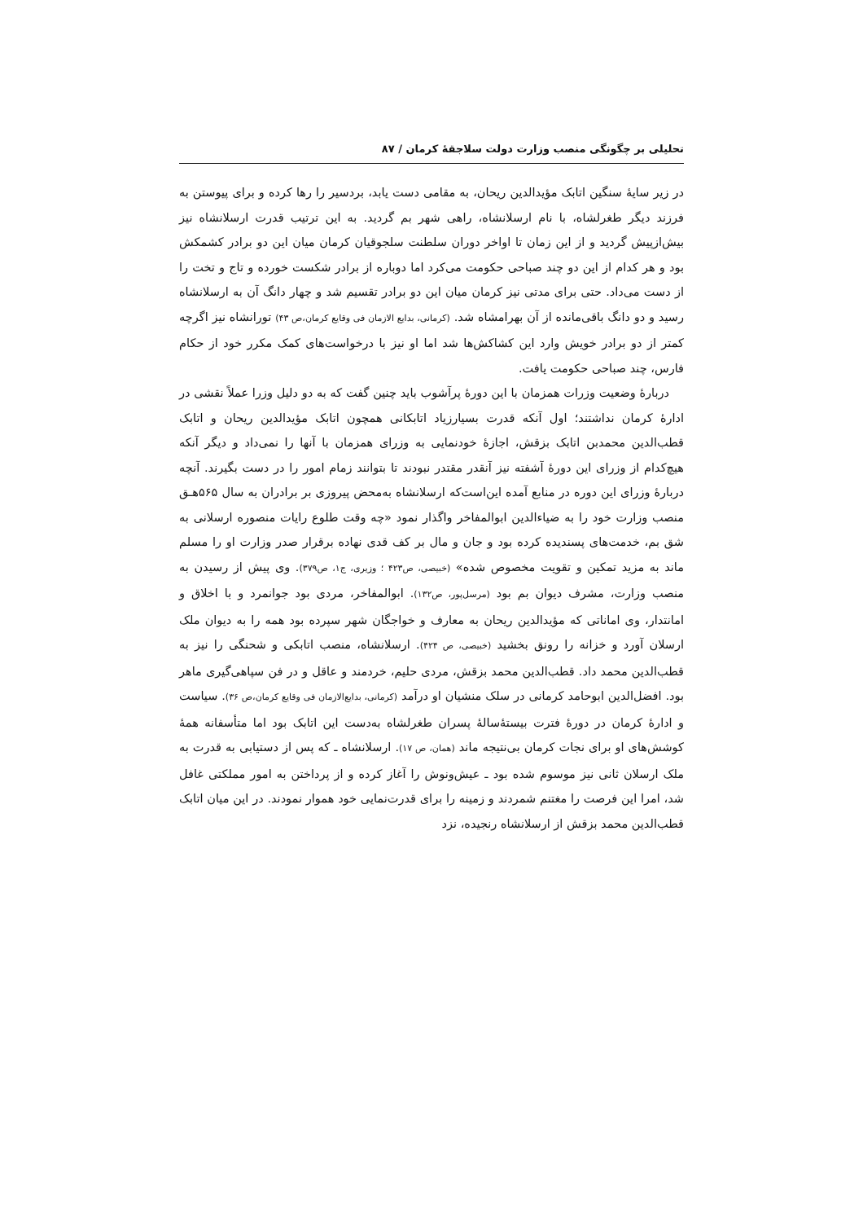تحلیلی بر چگونگی منصب وزارت دولت سلاجقهٔ کرمان / ۸۷
در زیر سایهٔ سنگین اتابک مؤیدالدین ریحان، به مقامی دست یابد، بردسیر را رها کرده و برای پیوستن به فرزند دیگر طغرلشاه، با نام ارسلانشاه، راهی شهر بم گردید. به این ترتیب قدرت ارسلانشاه نیز بیش‌ازپیش گردید و از این زمان تا اواخر دوران سلطنت سلجوقیان کرمان میان این دو برادر کشمکش بود و هر کدام از این دو چند صباحی حکومت می‌کرد اما دوباره از برادر شکست خورده و تاج و تخت را از دست می‌داد. حتی برای مدتی نیز کرمان میان این دو برادر تقسیم شد و چهار دانگ آن به ارسلانشاه رسید و دو دانگ باقی‌مانده از آن بهرامشاه شد. (کرمانی، بدایع الازمان فی وقایع کرمان،ص ۴۳) تورانشاه نیز اگرچه کمتر از دو برادر خویش وارد این کشاکش‌ها شد اما او نیز با درخواست‌های کمک مکرر خود از حکام فارس، چند صباحی حکومت یافت.
دربارهٔ وضعیت وزرات همزمان با این دورهٔ پرآشوب باید چنین گفت که به دو دلیل وزرا عملاً نقشی در ادارهٔ کرمان نداشتند؛ اول آنکه قدرت بسیارزیاد اتابکانی همچون اتابک مؤیدالدین ریحان و اتابک قطب‌الدین محمدبن اتابک بزقش، اجازهٔ خودنمایی به وزرای همزمان با آنها را نمی‌داد و دیگر آنکه هیچ‌کدام از وزرای این دورهٔ آشفته نیز آنقدر مقتدر نبودند تا بتوانند زمام امور را در دست بگیرند. آنچه دربارهٔ وزرای این دوره در منابع آمده این‌است‌که ارسلانشاه به‌محض پیروزی بر برادران به سال ۵۶۵هـ‍ق منصب وزارت خود را به ضیاءالدین ابوالمفاخر واگذار نمود «چه وقت طلوع رایات منصوره ارسلانی به شق بم، خدمت‌های پسندیده کرده بود و جان و مال بر کف قدی نهاده برقرار صدر وزارت او را مسلم ماند به مزید تمکین و تقویت مخصوص شده» (خبیصی، ص۴۲۳ ؛ وزیری، ج۱، ص۳۷۹). وی پیش از رسیدن به منصب وزارت، مشرف دیوان بم بود (مرسل‌پور، ص۱۳۲). ابوالمفاخر، مردی بود جوانمرد و با اخلاق و امانتدار، وی اماناتی که مؤیدالدین ریحان به معارف و خواجگان شهر سپرده بود همه را به دیوان ملک ارسلان آورد و خزانه را رونق بخشید (خبیصی، ص ۴۲۴). ارسلانشاه، منصب اتابکی و شحنگی را نیز به قطب‌الدین محمد داد. قطب‌الدین محمد بزقش، مردی حلیم، خردمند و عاقل و در فن سپاهی‌گیری ماهر بود. افضل‌الدین ابوحامد کرمانی در سلک منشیان او درآمد (کرمانی، بدایع‌الازمان فی وقایع کرمان،ص ۳۶). سیاست و ادارهٔ کرمان در دورهٔ فترت بیستهٔ‌سالهٔ پسران طغرلشاه به‌دست این اتابک بود اما متأسفانه همهٔ کوشش‌های او برای نجات کرمان بی‌نتیجه ماند (همان، ص ۱۷). ارسلانشاه ـ که پس از دستیابی به قدرت به ملک ارسلان ثانی نیز موسوم شده بود ـ عیش‌ونوش را آغاز کرده و از پرداختن به امور مملکتی غافل شد، امرا این فرصت را مغتنم شمردند و زمینه را برای قدرت‌نمایی خود هموار نمودند. در این میان اتابک قطب‌الدین محمد بزقش از ارسلانشاه رنجیده، نزد